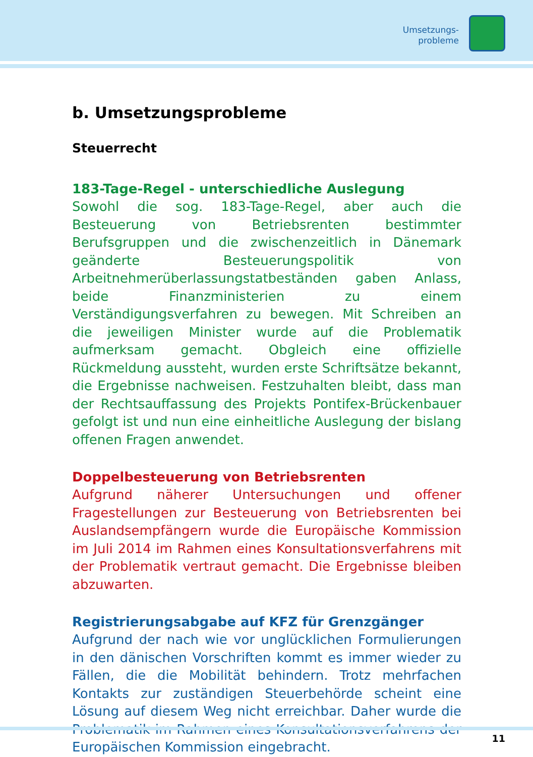Umsetzungs-
probleme
b. Umsetzungsprobleme
Steuerrecht
183-Tage-Regel - unterschiedliche Auslegung
Sowohl die sog. 183-Tage-Regel, aber auch die Besteuerung von Betriebsrenten bestimmter Berufsgruppen und die zwischenzeitlich in Dänemark geänderte Besteuerungspolitik von Arbeitnehmerüberlassungstatbeständen gaben Anlass, beide Finanzministerien zu einem Verständigungsverfahren zu bewegen. Mit Schreiben an die jeweiligen Minister wurde auf die Problematik aufmerksam gemacht. Obgleich eine offizielle Rückmeldung aussteht, wurden erste Schriftsätze bekannt, die Ergebnisse nachweisen. Festzuhalten bleibt, dass man der Rechtsauffassung des Projekts Pontifex-Brückenbauer gefolgt ist und nun eine einheitliche Auslegung der bislang offenen Fragen anwendet.
Doppelbesteuerung von Betriebsrenten
Aufgrund näherer Untersuchungen und offener Fragestellungen zur Besteuerung von Betriebsrenten bei Auslandsempfängern wurde die Europäische Kommission im Juli 2014 im Rahmen eines Konsultationsverfahrens mit der Problematik vertraut gemacht. Die Ergebnisse bleiben abzuwarten.
Registrierungsabgabe auf KFZ für Grenzgänger
Aufgrund der nach wie vor unglücklichen Formulierungen in den dänischen Vorschriften kommt es immer wieder zu Fällen, die die Mobilität behindern. Trotz mehrfachen Kontakts zur zuständigen Steuerbehörde scheint eine Lösung auf diesem Weg nicht erreichbar. Daher wurde die Problematik im Rahmen eines Konsultationsverfahrens der Europäischen Kommission eingebracht.
11